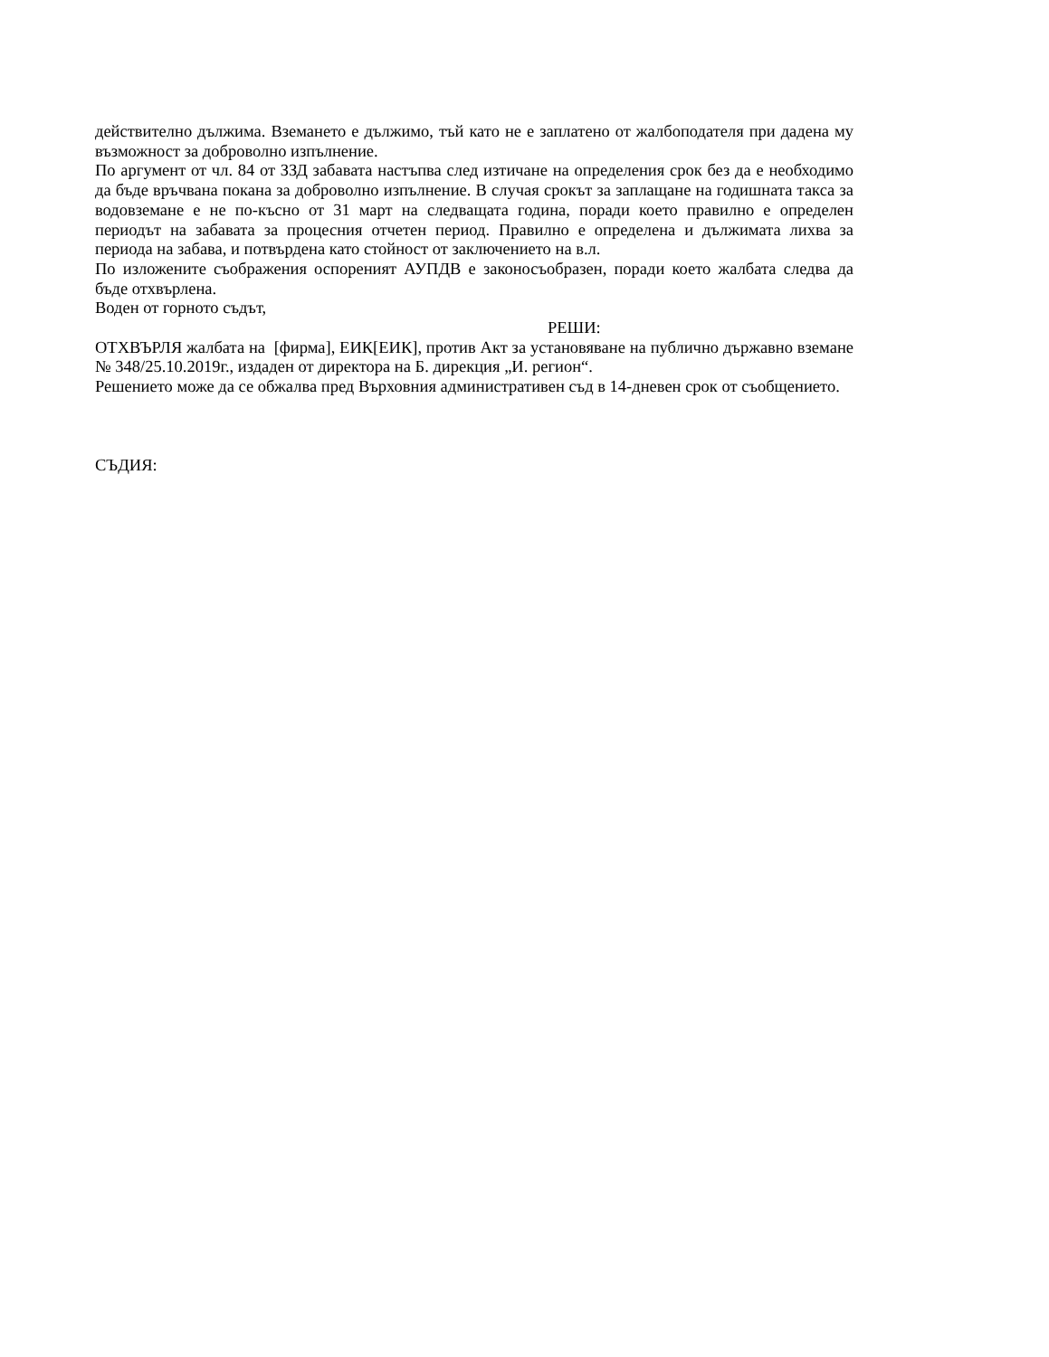действително дължима. Вземането е дължимо, тъй като не е заплатено от жалбоподателя при дадена му възможност за доброволно изпълнение.
По аргумент от чл. 84 от ЗЗД забавата настъпва след изтичане на определения срок без да е необходимо да бъде връчвана покана за доброволно изпълнение. В случая срокът за заплащане на годишната такса за водовземане е не по-късно от 31 март на следващата година, поради което правилно е определен периодът на забавата за процесния отчетен период. Правилно е определена и дължимата лихва за периода на забава, и потвърдена като стойност от заключението на в.л.
По изложените съображения оспореният АУПДВ е законосъобразен, поради което жалбата следва да бъде отхвърлена.
Воден от горното съдът,
РЕШИ:
ОТХВЪРЛЯ жалбата на [фирма], ЕИК[ЕИК], против Акт за установяване на публично държавно вземане № 348/25.10.2019г., издаден от директора на Б. дирекция „И. регион“.
Решението може да се обжалва пред Върховния административен съд в 14-дневен срок от съобщението.
СЪДИЯ: